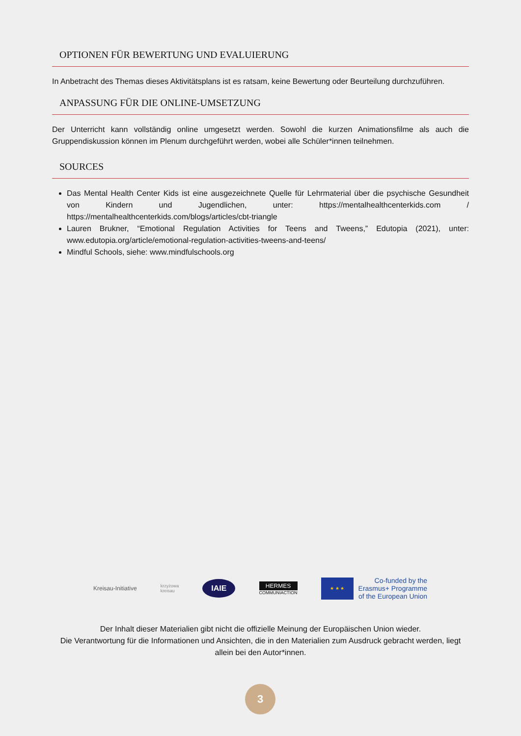OPTIONEN FÜR BEWERTUNG UND EVALUIERUNG
In Anbetracht des Themas dieses Aktivitätsplans ist es ratsam, keine Bewertung oder Beurteilung durchzuführen.
ANPASSUNG FÜR DIE ONLINE-UMSETZUNG
Der Unterricht kann vollständig online umgesetzt werden. Sowohl die kurzen Animationsfilme als auch die Gruppendiskussion können im Plenum durchgeführt werden, wobei alle Schüler*innen teilnehmen.
SOURCES
Das Mental Health Center Kids ist eine ausgezeichnete Quelle für Lehrmaterial über die psychische Gesundheit von Kindern und Jugendlichen, unter: https://mentalhealthcenterkids.com / https://mentalhealthcenterkids.com/blogs/articles/cbt-triangle
Lauren Brukner, “Emotional Regulation Activities for Teens and Tweens,” Edutopia (2021), unter: www.edutopia.org/article/emotional-regulation-activities-tweens-and-teens/
Mindful Schools, siehe: www.mindfulschools.org
Kreisau-Initiative
krzyżowa
kreisau
IAIE
HERMES
COMMUNIACTION
★ ★ ★
Co-funded by the
Erasmus+ Programme
of the European Union
Der Inhalt dieser Materialien gibt nicht die offizielle Meinung der Europäischen Union wieder.
Die Verantwortung für die Informationen und Ansichten, die in den Materialien zum Ausdruck gebracht werden, liegt allein bei den Autor*innen.
3